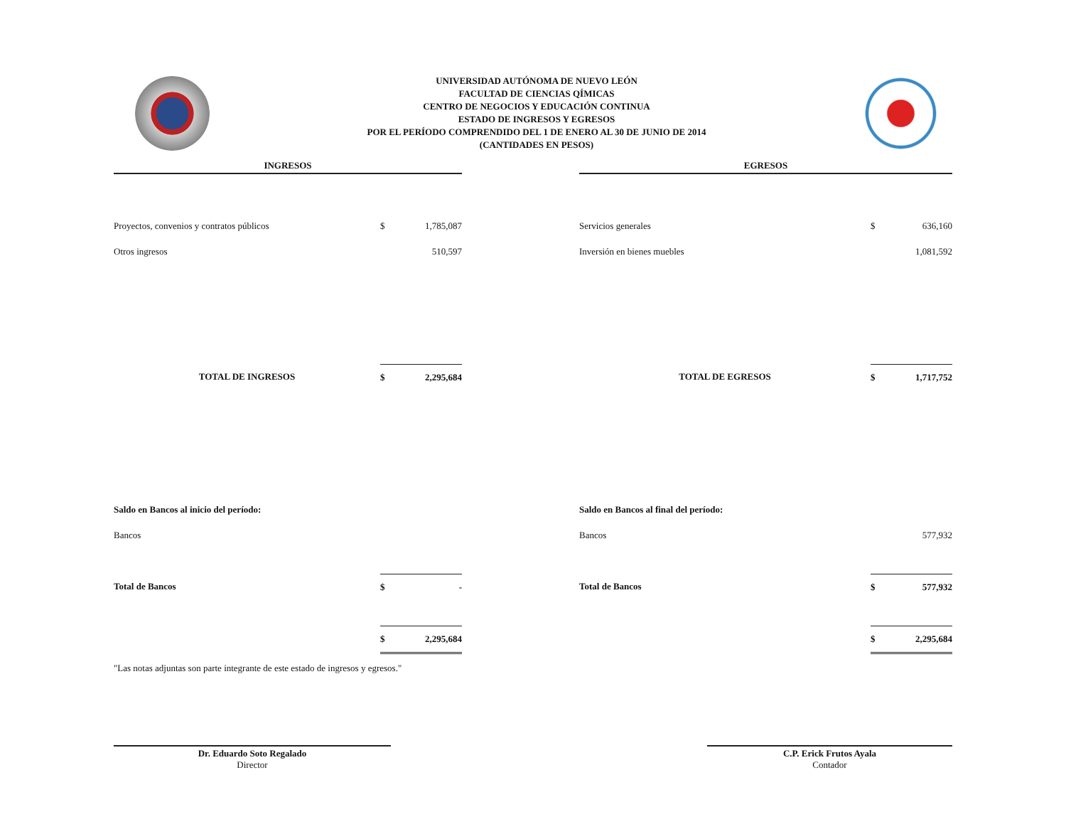UNIVERSIDAD AUTÓNOMA DE NUEVO LEÓN
FACULTAD DE CIENCIAS QÍMICAS
CENTRO DE NEGOCIOS Y EDUCACIÓN CONTINUA
ESTADO DE INGRESOS Y EGRESOS
POR EL PERÍODO COMPRENDIDO DEL 1 DE ENERO AL 30 DE JUNIO DE 2014
(CANTIDADES EN PESOS)
INGRESOS
| Proyectos, convenios y contratos públicos | $ | 1,785,087 |
| Otros ingresos | | 510,597 |
| TOTAL DE INGRESOS | $ | 2,295,684 |
| Saldo en Bancos al inicio del período: | | |
| Bancos | | |
| Total de Bancos | $ | - |
| | $ | 2,295,684 |
"Las notas adjuntas son parte integrante de este estado de ingresos y egresos."
EGRESOS
| Servicios generales | $ | 636,160 |
| Inversión en bienes muebles | | 1,081,592 |
| TOTAL DE EGRESOS | $ | 1,717,752 |
| Saldo en Bancos al final del período: | | |
| Bancos | | 577,932 |
| Total de Bancos | $ | 577,932 |
| | $ | 2,295,684 |
Dr. Eduardo Soto Regalado
Director
C.P. Erick Frutos Ayala
Contador